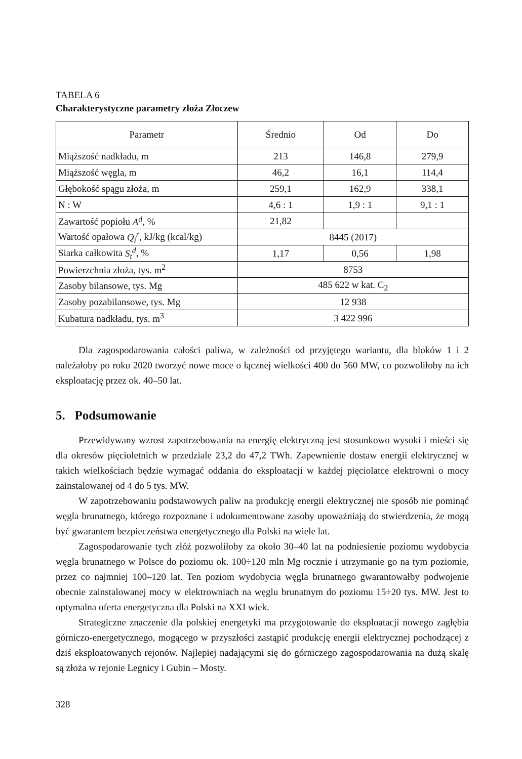TABELA 6
Charakterystyczne parametry złoża Złoczew
| Parametr | Średnio | Od | Do |
| --- | --- | --- | --- |
| Miąższość nadkładu, m | 213 | 146,8 | 279,9 |
| Miąższość węgla, m | 46,2 | 16,1 | 114,4 |
| Głębokość spągu złoża, m | 259,1 | 162,9 | 338,1 |
| N : W | 4,6 : 1 | 1,9 : 1 | 9,1 : 1 |
| Zawartość popiołu A<sup>d</sup> , % | 21,82 | | |
| Wartość opałowa Q<sub>i</sub><sup>r</sup> , kJ/kg (kcal/kg) | 8445 (2017) | | |
| Siarka całkowita S<sub>t</sub><sup>d</sup> , % | 1,17 | 0,56 | 1,98 |
| Powierzchnia złoża, tys. m<sup>2</sup> | 8753 | | |
| Zasoby bilansowe, tys. Mg | 485 622 w kat. C<sub>2</sub> | | |
| Zasoby pozabilansowe, tys. Mg | 12 938 | | |
| Kubatura nadkładu, tys. m<sup>3</sup> | 3 422 996 | | |
Dla zagospodarowania całości paliwa, w zależności od przyjętego wariantu, dla bloków 1 i 2 należałoby po roku 2020 tworzyć nowe moce o łącznej wielkości 400 do 560 MW, co pozwoliłoby na ich eksploatację przez ok. 40–50 lat.
5. Podsumowanie
Przewidywany wzrost zapotrzebowania na energię elektryczną jest stosunkowo wysoki i mieści się dla okresów pięcioletnich w przedziale 23,2 do 47,2 TWh. Zapewnienie dostaw energii elektrycznej w takich wielkościach będzie wymagać oddania do eksploatacji w każdej pięciolatce elektrowni o mocy zainstalowanej od 4 do 5 tys. MW.
W zapotrzebowaniu podstawowych paliw na produkcję energii elektrycznej nie sposób nie pominąć węgla brunatnego, którego rozpoznane i udokumentowane zasoby upoważniają do stwierdzenia, że mogą być gwarantem bezpieczeństwa energetycznego dla Polski na wiele lat.
Zagospodarowanie tych złóż pozwoliłoby za około 30–40 lat na podniesienie poziomu wydobycia węgla brunatnego w Polsce do poziomu ok. 100÷120 mln Mg rocznie i utrzymanie go na tym poziomie, przez co najmniej 100–120 lat. Ten poziom wydobycia węgla brunatnego gwarantowałby podwojenie obecnie zainstalowanej mocy w elektrowniach na węglu brunatnym do poziomu 15÷20 tys. MW. Jest to optymalna oferta energetyczna dla Polski na XXI wiek.
Strategiczne znaczenie dla polskiej energetyki ma przygotowanie do eksploatacji nowego zagłębia górniczo-energetycznego, mogącego w przyszłości zastąpić produkcję energii elektrycznej pochodzącej z dziś eksploatowanych rejonów. Najlepiej nadającymi się do górniczego zagospodarowania na dużą skalę są złoża w rejonie Legnicy i Gubin – Mosty.
328